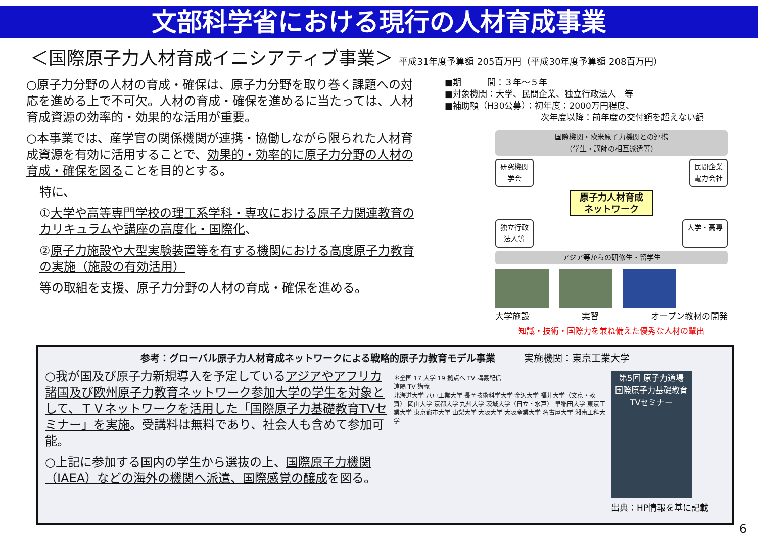文部科学省における現行の人材育成事業
＜国際原子力人材育成イニシアティブ事業＞ 平成31年度予算額 205百万円（平成30年度予算額 208百万円）
○原子力分野の人材の育成・確保は、原子力分野を取り巻く課題への対応を進める上で不可欠。人材の育成・確保を進めるに当たっては、人材育成資源の効率的・効果的な活用が重要。
○本事業では、産学官の関係機関が連携・協働しながら限られた人材育成資源を有効に活用することで、効果的・効率的に原子力分野の人材の育成・確保を図ることを目的とする。
特に、
①大学や高等専門学校の理工系学科・専攻における原子力関連教育のカリキュラムや講座の高度化・国際化、
②原子力施設や大型実験装置等を有する機関における高度原子力教育の実施（施設の有効活用）
等の取組を支援、原子力分野の人材の育成・確保を進める。
■期　　　間：３年～５年
■対象機関：大学、民間企業、独立行政法人　等
■補助額（H30公募）：初年度：2000万円程度、
次年度以降：前年度の交付額を超えない額
国際機関・欧米原子力機関との連携
（学生・講師の相互派遣等）
研究機関
学会 民間企業
電力会社
原子力人材育成
ネットワーク
独立行政
法人等 大学・高専
アジア等からの研修生・留学生
大学施設 実習 オープン教材の開発
知識・技術・国際力を兼ね備えた優秀な人材の輩出
参考：グローバル原子力人材育成ネットワークによる戦略的原子力教育モデル事業 実施機関：東京工業大学
○我が国及び原子力新規導入を予定しているアジアやアフリカ諸国及び欧州原子力教育ネットワーク参加大学の学生を対象として、ＴＶネットワークを活用した「国際原子力基礎教育TVセミナー」を実施。受講料は無料であり、社会人も含めて参加可能。
○上記に参加する国内の学生から選抜の上、国際原子力機関（IAEA）などの海外の機関へ派遣、国際感覚の醸成を図る。
＊全国 17 大学 19 拠点へ TV 講義配信
遠隔 TV 講義
北海道大学 八戸工業大学 長岡技術科学大学 金沢大学 福井大学（文京・敦賀） 岡山大学 京都大学 九州大学 茨城大学（日立・水戸） 早稲田大学 東京工業大学 東京都市大学 山梨大学 大阪大学 大阪産業大学 名古屋大学 湘南工科大学
第5回 原子力道場
国際原子力基礎教育TVセミナー
出典：HP情報を基に記載
6